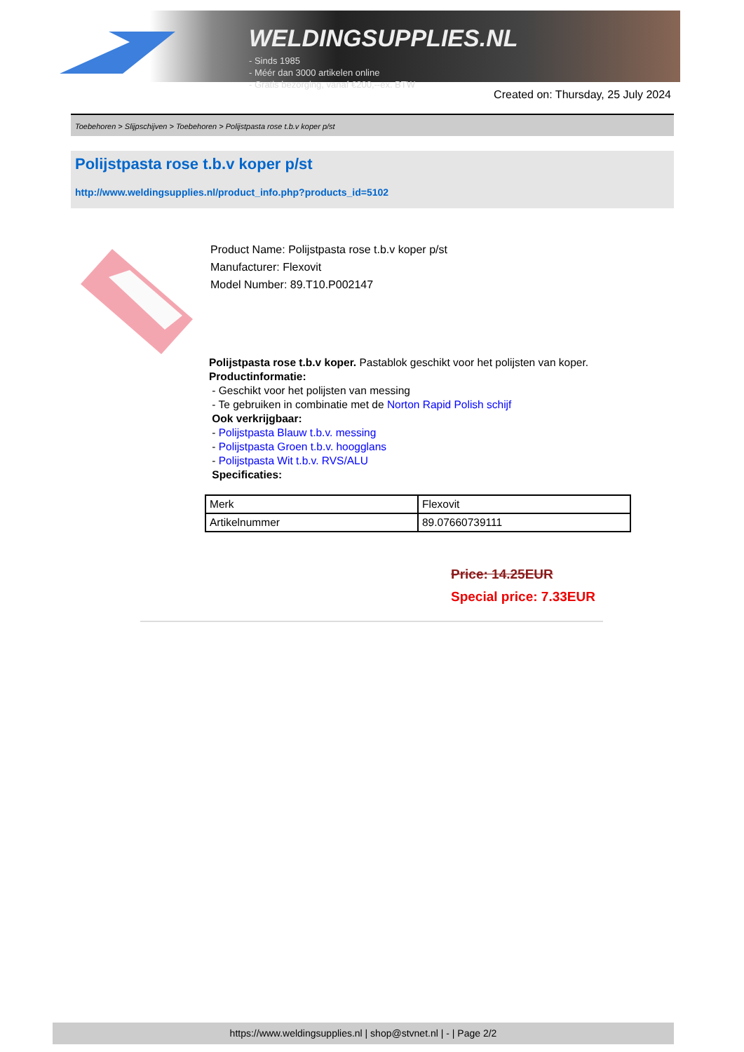WELDINGSUPPLIES.NL
- Sinds 1985
- Méér dan 3000 artikelen online
- Gratis bezorging, vanaf €200,--ex. BTW
Created on: Thursday, 25 July 2024
Toebehoren > Slijpschijven > Toebehoren > Polijstpasta rose t.b.v koper p/st
Polijstpasta rose t.b.v koper p/st
http://www.weldingsupplies.nl/product_info.php?products_id=5102
Product Name: Polijstpasta rose t.b.v koper p/st
Manufacturer: Flexovit
Model Number: 89.T10.P002147
Polijstpasta rose t.b.v koper. Pastablok geschikt voor het polijsten van koper.
Productinformatie:
- Geschikt voor het polijsten van messing
- Te gebruiken in combinatie met de Norton Rapid Polish schijf
Ook verkrijgbaar:
- Polijstpasta Blauw t.b.v. messing
- Polijstpasta Groen t.b.v. hoogglans
- Polijstpasta Wit t.b.v. RVS/ALU
Specificaties:
| Merk | Flexovit |
| Artikelnummer | 89.07660739111 |
Price: 14.25EUR
Special price: 7.33EUR
https://www.weldingsupplies.nl | shop@stvnet.nl | - | Page 2/2